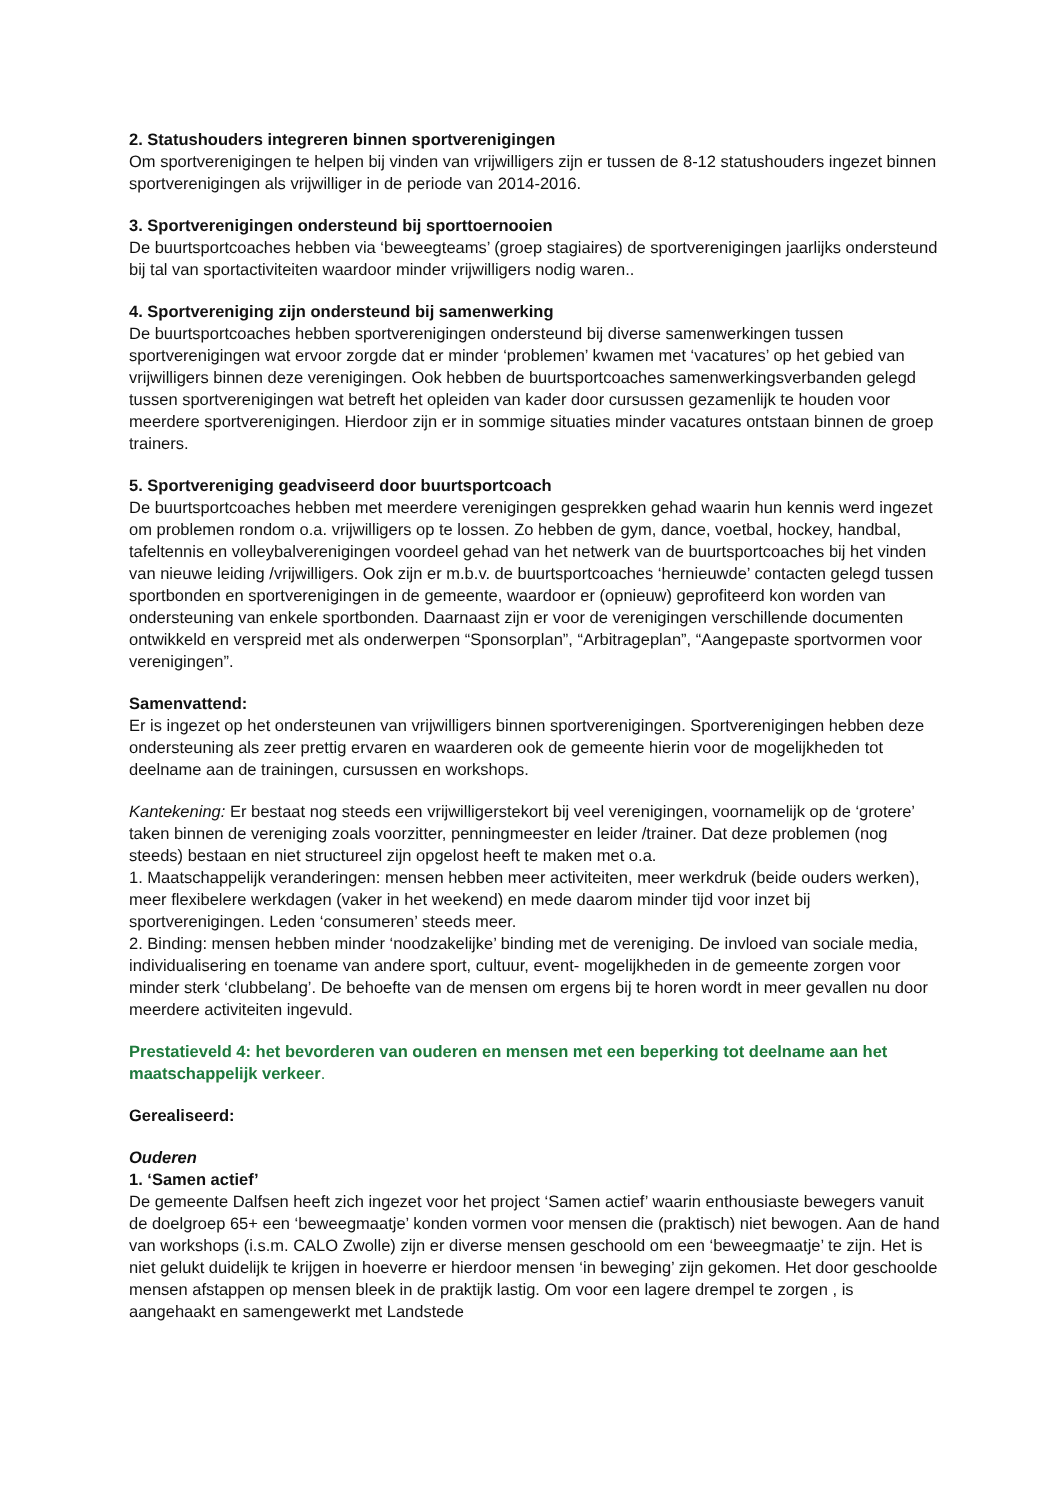2. Statushouders integreren binnen sportverenigingen
Om sportverenigingen te helpen bij vinden van vrijwilligers zijn er tussen de 8-12 statushouders ingezet binnen sportverenigingen als vrijwilliger in de periode van 2014-2016.
3. Sportverenigingen ondersteund bij sporttoernooien
De buurtsportcoaches hebben via ‘beweegteams’ (groep stagiaires) de sportverenigingen jaarlijks ondersteund bij tal van sportactiviteiten waardoor minder vrijwilligers nodig waren..
4. Sportvereniging zijn ondersteund bij samenwerking
De buurtsportcoaches hebben sportverenigingen ondersteund bij diverse samenwerkingen tussen sportverenigingen wat ervoor zorgde dat er minder ‘problemen’ kwamen met ‘vacatures’ op het gebied van vrijwilligers binnen deze verenigingen. Ook hebben de buurtsportcoaches samenwerkingsverbanden gelegd tussen sportverenigingen wat betreft het opleiden van kader door cursussen gezamenlijk te houden voor meerdere sportverenigingen. Hierdoor zijn er in sommige situaties minder vacatures ontstaan binnen de groep trainers.
5. Sportvereniging geadviseerd door buurtsportcoach
De buurtsportcoaches hebben met meerdere verenigingen gesprekken gehad waarin hun kennis werd ingezet om problemen rondom o.a. vrijwilligers op te lossen. Zo hebben de gym, dance, voetbal, hockey, handbal, tafeltennis en volleybalverenigingen voordeel gehad van het netwerk van de buurtsportcoaches bij het vinden van nieuwe leiding /vrijwilligers. Ook zijn er m.b.v. de buurtsportcoaches ‘hernieuwde’ contacten gelegd tussen sportbonden en sportverenigingen in de gemeente, waardoor er (opnieuw) geprofiteerd kon worden van ondersteuning van enkele sportbonden. Daarnaast zijn er voor de verenigingen verschillende documenten ontwikkeld en verspreid met als onderwerpen “Sponsorplan”, “Arbitrageplan”, “Aangepaste sportvormen voor verenigingen”.
Samenvattend:
Er is ingezet op het ondersteunen van vrijwilligers binnen sportverenigingen. Sportverenigingen hebben deze ondersteuning als zeer prettig ervaren en waarderen ook de gemeente hierin voor de mogelijkheden tot deelname aan de trainingen, cursussen en workshops.
Kantekening: Er bestaat nog steeds een vrijwilligerstekort bij veel verenigingen, voornamelijk op de ‘grotere’ taken binnen de vereniging zoals voorzitter, penningmeester en leider /trainer. Dat deze problemen (nog steeds) bestaan en niet structureel zijn opgelost heeft te maken met o.a.
1. Maatschappelijk veranderingen: mensen hebben meer activiteiten, meer werkdruk (beide ouders werken), meer flexibelere werkdagen (vaker in het weekend) en mede daarom minder tijd voor inzet bij sportverenigingen. Leden ‘consumeren’ steeds meer.
2. Binding: mensen hebben minder ‘noodzakelijke’ binding met de vereniging. De invloed van sociale media, individualisering en toename van andere sport, cultuur, event- mogelijkheden in de gemeente zorgen voor minder sterk ‘clubbelang’. De behoefte van de mensen om ergens bij te horen wordt in meer gevallen nu door meerdere activiteiten ingevuld.
Prestatieveld 4: het bevorderen van ouderen en mensen met een beperking tot deelname aan het maatschappelijk verkeer.
Gerealiseerd:
Ouderen
1. ‘Samen actief’
De gemeente Dalfsen heeft zich ingezet voor het project ‘Samen actief’ waarin enthousiaste bewegers vanuit de doelgroep 65+ een ‘beweegmaatje’ konden vormen voor mensen die (praktisch) niet bewogen. Aan de hand van workshops (i.s.m. CALO Zwolle) zijn er diverse mensen geschoold om een ‘beweegmaatje’ te zijn. Het is niet gelukt duidelijk te krijgen in hoeverre er hierdoor mensen ‘in beweging’ zijn gekomen. Het door geschoolde mensen afstappen op mensen bleek in de praktijk lastig. Om voor een lagere drempel te zorgen , is aangehaakt en samengewerkt met Landstede